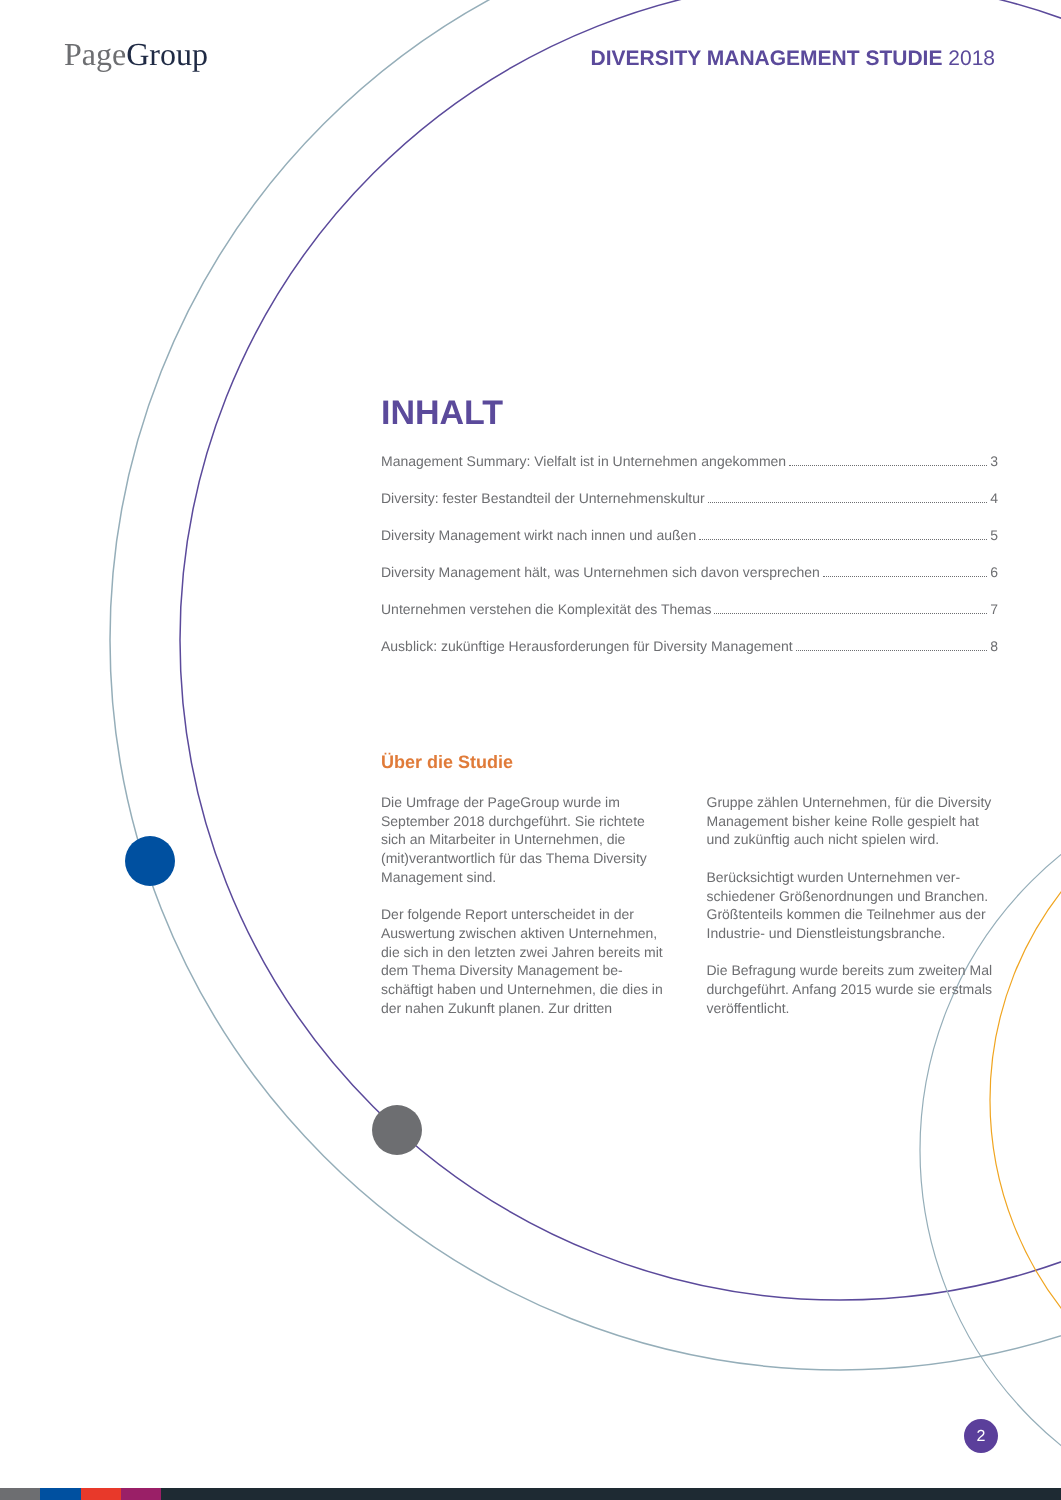PageGroup
DIVERSITY MANAGEMENT STUDIE 2018
INHALT
Management Summary: Vielfalt ist in Unternehmen angekommen 3
Diversity: fester Bestandteil der Unternehmenskultur 4
Diversity Management wirkt nach innen und außen 5
Diversity Management hält, was Unternehmen sich davon versprechen 6
Unternehmen verstehen die Komplexität des Themas 7
Ausblick: zukünftige Herausforderungen für Diversity Management 8
Über die Studie
Die Umfrage der PageGroup wurde im September 2018 durchgeführt. Sie richtete sich an Mitarbeiter in Unternehmen, die (mit)verantwortlich für das Thema Diversity Management sind.
Der folgende Report unterscheidet in der Auswertung zwischen aktiven Unternehmen, die sich in den letzten zwei Jahren bereits mit dem Thema Diversity Management be-schäftigt haben und Unternehmen, die dies in der nahen Zukunft planen. Zur dritten
Gruppe zählen Unternehmen, für die Diversity Management bisher keine Rolle gespielt hat und zukünftig auch nicht spielen wird.
Berücksichtigt wurden Unternehmen ver-schiedener Größenordnungen und Branchen. Größtenteils kommen die Teilnehmer aus der Industrie- und Dienstleistungsbranche.
Die Befragung wurde bereits zum zweiten Mal durchgeführt. Anfang 2015 wurde sie erstmals veröffentlicht.
2